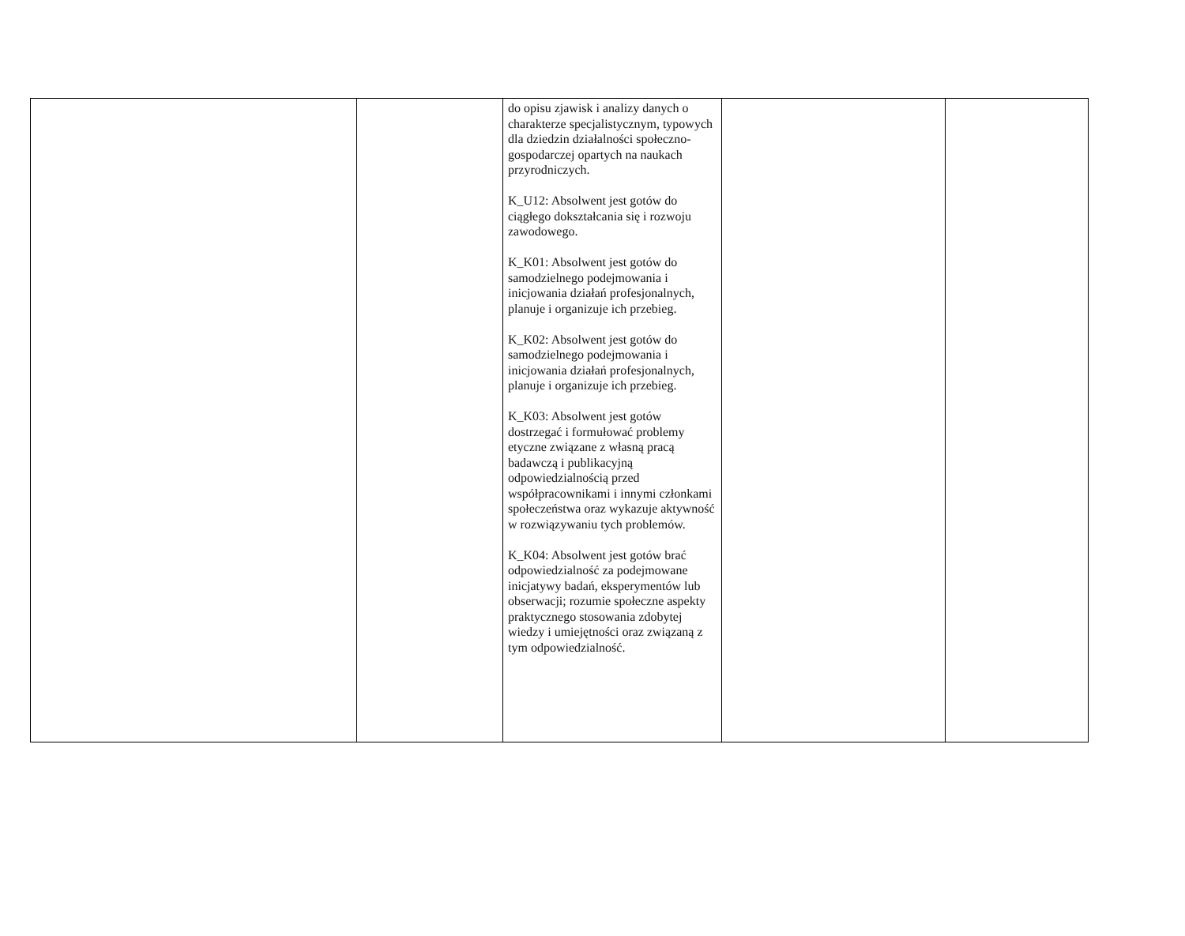| | | do opisu zjawisk i analizy danych o charakterze specjalistycznym, typowych dla dziedzin działalności społeczno-gospodarczej opartych na naukach przyrodniczych. K_U12: Absolwent jest gotów do ciągłego dokształcania się i rozwoju zawodowego. K_K01: Absolwent jest gotów do samodzielnego podejmowania i inicjowania działań profesjonalnych, planuje i organizuje ich przebieg. K_K02: Absolwent jest gotów do samodzielnego podejmowania i inicjowania działań profesjonalnych, planuje i organizuje ich przebieg. K_K03: Absolwent jest gotów dostrzegać i formułować problemy etyczne związane z własną pracą badawczą i publikacyjną odpowiedzialnością przed współpracownikami i innymi członkami społeczeństwa oraz wykazuje aktywność w rozwiązywaniu tych problemów. K_K04: Absolwent jest gotów brać odpowiedzialność za podejmowane inicjatywy badań, eksperymentów lub obserwacji; rozumie społeczne aspekty praktycznego stosowania zdobytej wiedzy i umiejętności oraz związaną z tym odpowiedzialność. | | |